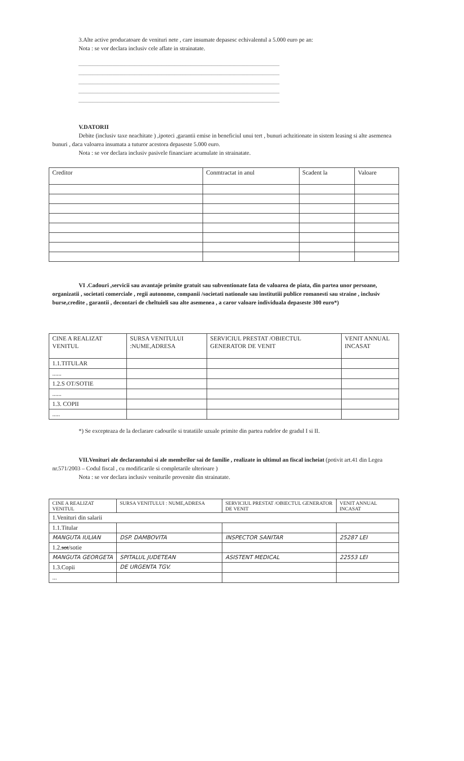3.Alte active producatoare de venituri nete , care insumate depasesc echivalentul a 5.000 euro pe an:
Nota : se vor declara inclusiv cele aflate in strainatate.
V.DATORII
Debite (inclusiv taxe neachitate ) ,ipoteci ,garantii emise in beneficiul unui tert , bunuri achzitionate in sistem leasing si alte asemenea bunuri , daca valoarea insumata a tuturor acestora depaseste 5.000 euro.
Nota : se vor declara inclusiv pasivele financiare acumulate in strainatate.
| Creditor | Conmtractat in anul | Scadent la | Valoare |
| --- | --- | --- | --- |
VI .Cadouri ,servicii sau avantaje primite gratuit sau subventionate fata de valoarea de piata, din partea unor persoane, organizatii , societati comerciale , regii autonome, companii /societati nationale sau institutiii publice romanesti sau straine , inclusiv burse,credite , garantii , decontari de cheltuieli sau alte asemenea , a caror valoare individuala depaseste 300 euro*)
| CINE A REALIZAT VENITUL | SURSA VENITULUI :NUME,ADRESA | SERVICIUL PRESTAT /OBIECTUL GENERATOR DE VENIT | VENIT ANNUAL INCASAT |
| --- | --- | --- | --- |
| 1.1.TITULAR | | | |
| ...... | | | |
| 1.2.S OT/SOTIE | | | |
| ...... | | | |
| 1.3. COPII | | | |
| ..... | | | |
*) Se excepteaza de la declarare cadourile si tratatiile uzuale primite din partea rudelor de gradul I si II.
VII.Venituri ale declarantului si ale membrilor sai de familie , realizate in ultimul an fiscal incheiat (potivit art.41 din Legea nr.571/2003 – Codul fiscal , cu modificarile si completarile ulterioare )
Nota : se vor declara inclusiv veniturile provenite din strainatate.
| CINE A REALIZAT VENITUL | SURSA VENITULUI : NUME,ADRESA | SERVICIUL PRESTAT /OBIECTUL GENERATOR DE VENIT | VENIT ANNUAL INCASAT |
| --- | --- | --- | --- |
| 1.Venituri din salarii | | | |
| 1.1.Titular | | | |
| MANGUTA IULIAN | DSP. DAMBOVITA | INSPECTOR SANITAR | 25287 LEI |
| 1.2. sot /sotie | | | |
| MANGUTA GEORGETA | SPITALUL JUDETEAN | ASISTENT MEDICAL | 22553 LEI |
| 1.3.Copii | DE URGENTA TGV. | | |
| ... | | | |